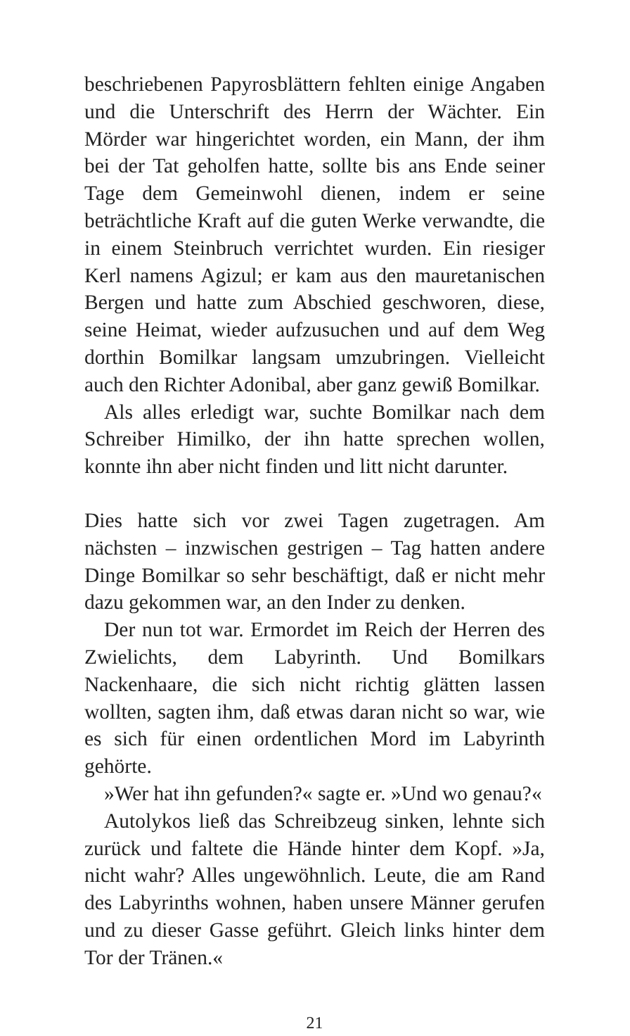beschriebenen Papyrosblättern fehlten einige Angaben und die Unterschrift des Herrn der Wächter. Ein Mörder war hingerichtet worden, ein Mann, der ihm bei der Tat geholfen hatte, sollte bis ans Ende seiner Tage dem Gemeinwohl dienen, indem er seine beträchtliche Kraft auf die guten Werke verwandte, die in einem Steinbruch verrichtet wurden. Ein riesiger Kerl namens Agizul; er kam aus den mauretanischen Bergen und hatte zum Abschied geschworen, diese, seine Heimat, wieder aufzusuchen und auf dem Weg dorthin Bomilkar langsam umzubringen. Vielleicht auch den Richter Adonibal, aber ganz gewiß Bomilkar.
Als alles erledigt war, suchte Bomilkar nach dem Schreiber Himilko, der ihn hatte sprechen wollen, konnte ihn aber nicht finden und litt nicht darunter.
Dies hatte sich vor zwei Tagen zugetragen. Am nächsten – inzwischen gestrigen – Tag hatten andere Dinge Bomilkar so sehr beschäftigt, daß er nicht mehr dazu gekommen war, an den Inder zu denken.
Der nun tot war. Ermordet im Reich der Herren des Zwielichts, dem Labyrinth. Und Bomilkars Nackenhaare, die sich nicht richtig glätten lassen wollten, sagten ihm, daß etwas daran nicht so war, wie es sich für einen ordentlichen Mord im Labyrinth gehörte.
»Wer hat ihn gefunden?« sagte er. »Und wo genau?«
Autolykos ließ das Schreibzeug sinken, lehnte sich zurück und faltete die Hände hinter dem Kopf. »Ja, nicht wahr? Alles ungewöhnlich. Leute, die am Rand des Labyrinths wohnen, haben unsere Männer gerufen und zu dieser Gasse geführt. Gleich links hinter dem Tor der Tränen.«
21